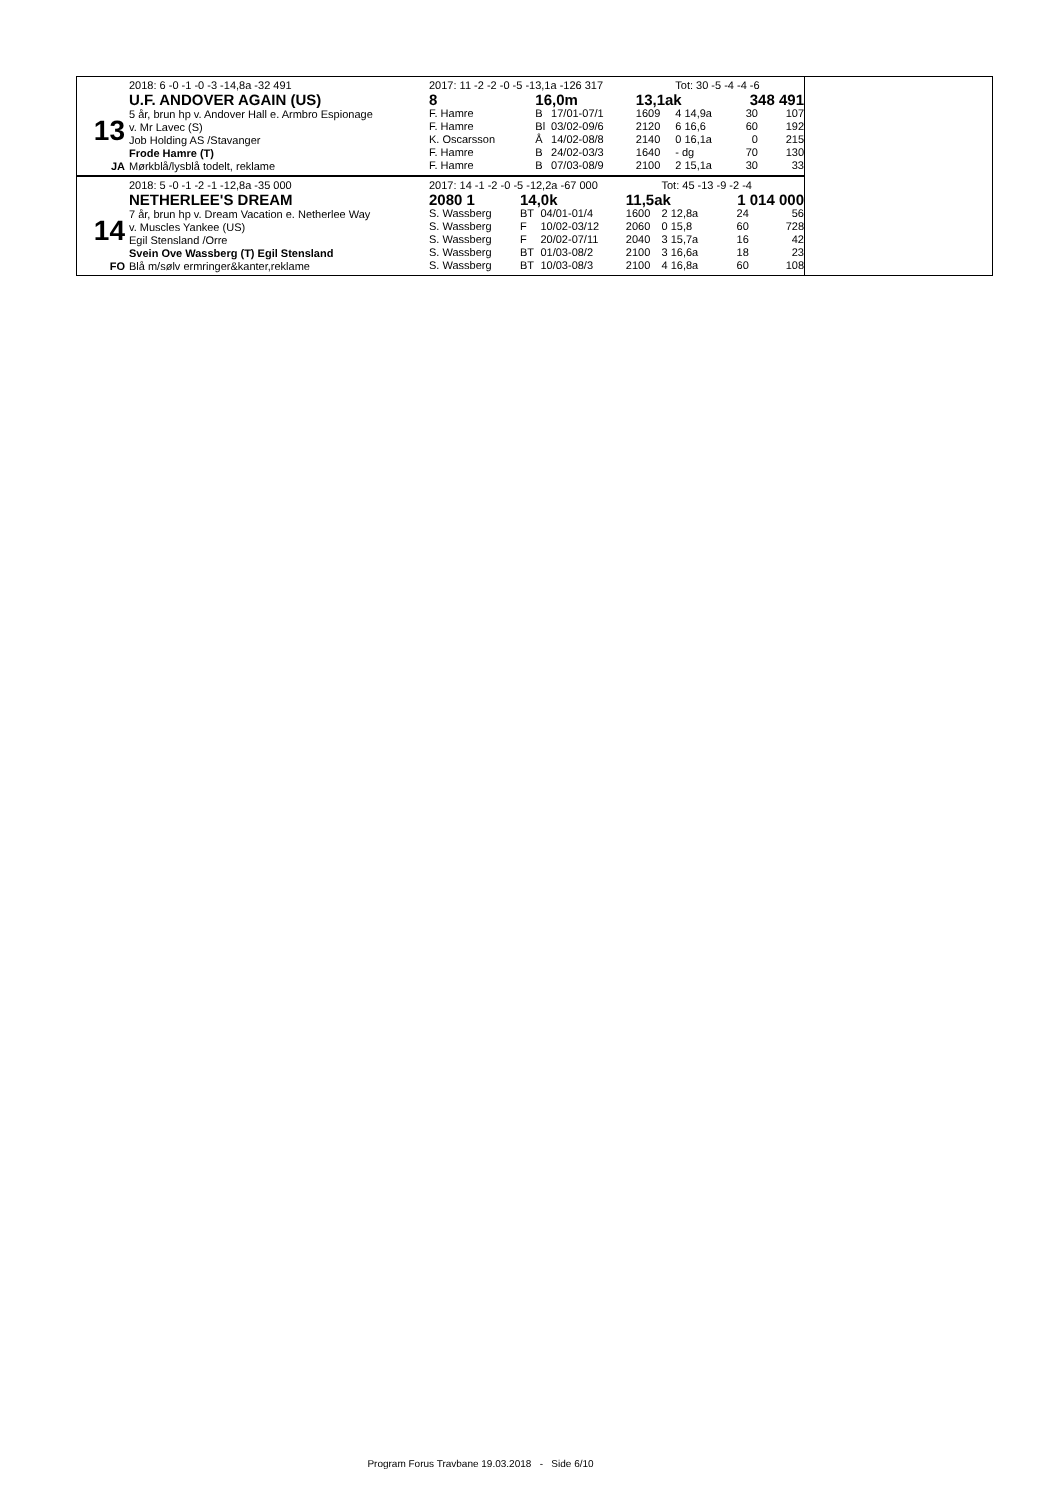13
JA
2018: 6 -0 -1 -0 -3 -14,8a -32 491
U.F. ANDOVER AGAIN (US)
5 år, brun hp v. Andover Hall e. Armbro Espionage
v. Mr Lavec (S)
Job Holding AS /Stavanger
Frode Hamre (T)
Mørkblå/lysblå todelt, reklame
| 2017: 11 -2 -2 -0 -5 -13,1a -126 317 | | | | Tot: 30 -5 -4 -4 -6 | | |
| 8 | 16,0m | | 13,1ak | | 348 491 | |
| F. Hamre | B | 17/01-07/1 | 1609 | 4 14,9a | 30 | 107 |
| F. Hamre | Bl | 03/02-09/6 | 2120 | 6 16,6 | 60 | 192 |
| K. Oscarsson | Å | 14/02-08/8 | 2140 | 0 16,1a | 0 | 215 |
| F. Hamre | B | 24/02-03/3 | 1640 | - dg | 70 | 130 |
| F. Hamre | B | 07/03-08/9 | 2100 | 2 15,1a | 30 | 33 |
14
FO
2018: 5 -0 -1 -2 -1 -12,8a -35 000
NETHERLEE'S DREAM
7 år, brun hp v. Dream Vacation e. Netherlee Way
v. Muscles Yankee (US)
Egil Stensland /Orre
Svein Ove Wassberg (T) Egil Stensland
Blå m/sølv ermringer&kanter,reklame
| 2017: 14 -1 -2 -0 -5 -12,2a -67 000 | | | | Tot: 45 -13 -9 -2 -4 | | |
| 2080 1 | 14,0k | | 11,5ak | | 1 014 000 | |
| S. Wassberg | BT | 04/01-01/4 | 1600 | 2 12,8a | 24 | 56 |
| S. Wassberg | F | 10/02-03/12 | 2060 | 0 15,8 | 60 | 728 |
| S. Wassberg | F | 20/02-07/11 | 2040 | 3 15,7a | 16 | 42 |
| S. Wassberg | BT | 01/03-08/2 | 2100 | 3 16,6a | 18 | 23 |
| S. Wassberg | BT | 10/03-08/3 | 2100 | 4 16,8a | 60 | 108 |
Program Forus Travbane 19.03.2018 - Side 6/10